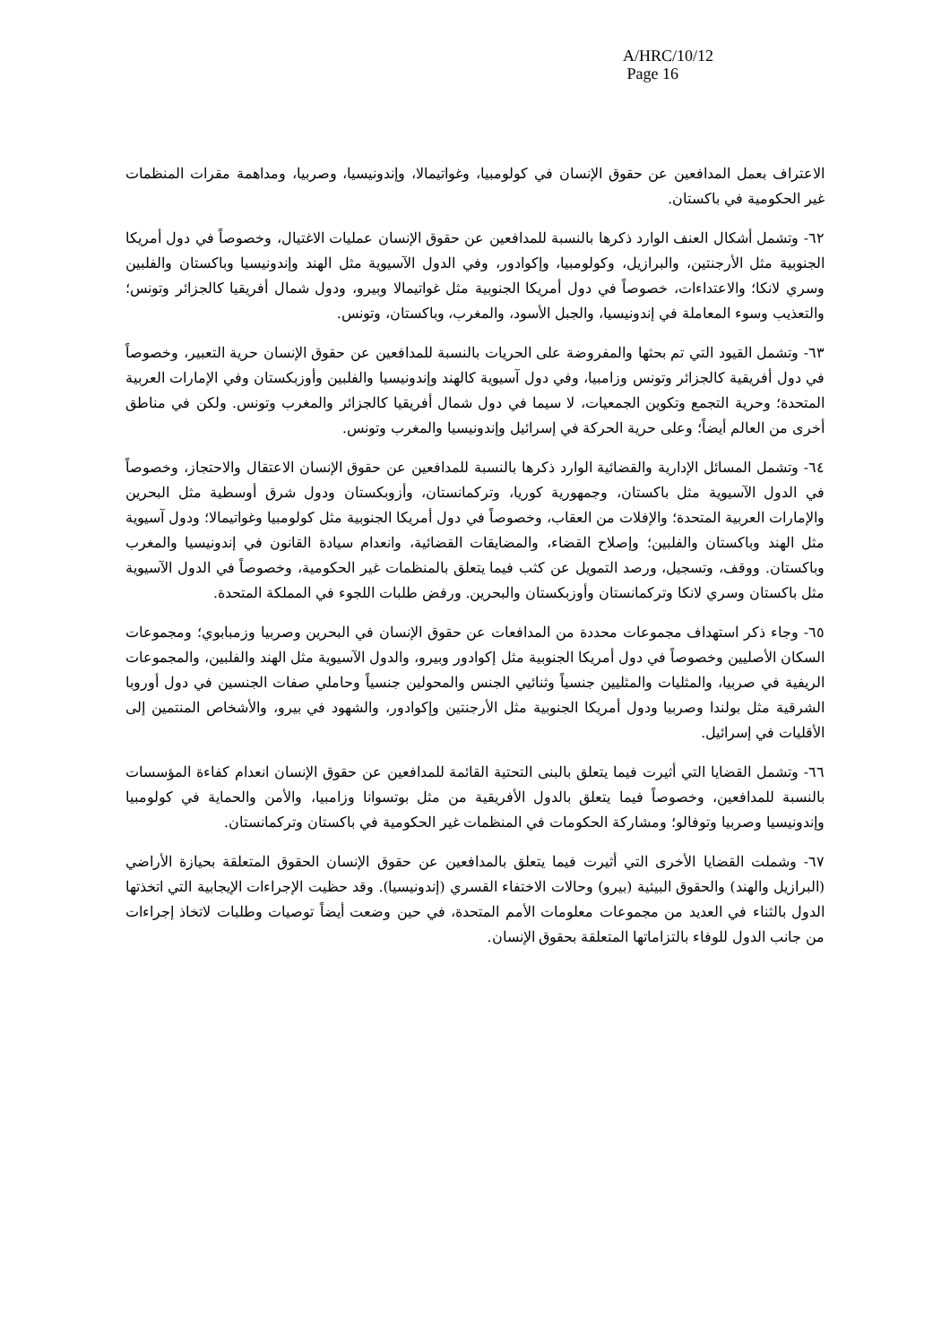A/HRC/10/12
Page 16
الاعتراف بعمل المدافعين عن حقوق الإنسان في كولومبيا، وغواتيمالا، وإندونيسيا، وصربيا، ومداهمة مقرات المنظمات غير الحكومية في باكستان.
٦٢- وتشمل أشكال العنف الوارد ذكرها بالنسبة للمدافعين عن حقوق الإنسان عمليات الاغتيال، وخصوصاً في دول أمريكا الجنوبية مثل الأرجنتين، والبرازيل، وكولومبيا، وإكوادور، وفي الدول الآسيوية مثل الهند وإندونيسيا وباكستان والفلبين وسري لانكا؛ والاعتداءات، خصوصاً في دول أمريكا الجنوبية مثل غواتيمالا وبيرو، ودول شمال أفريقيا كالجزائر وتونس؛ والتعذيب وسوء المعاملة في إندونيسيا، والجبل الأسود، والمغرب، وباكستان، وتونس.
٦٣- وتشمل القيود التي تم بحثها والمفروضة على الحريات بالنسبة للمدافعين عن حقوق الإنسان حرية التعبير، وخصوصاً في دول أفريقية كالجزائر وتونس وزامبيا، وفي دول آسيوية كالهند وإندونيسيا والفلبين وأوزبكستان وفي الإمارات العربية المتحدة؛ وحرية التجمع وتكوين الجمعيات، لا سيما في دول شمال أفريقيا كالجزائر والمغرب وتونس. ولكن في مناطق أخرى من العالم أيضاً؛ وعلى حرية الحركة في إسرائيل وإندونيسيا والمغرب وتونس.
٦٤- وتشمل المسائل الإدارية والقضائية الوارد ذكرها بالنسبة للمدافعين عن حقوق الإنسان الاعتقال والاحتجاز، وخصوصاً في الدول الآسيوية مثل باكستان، وجمهورية كوريا، وتركمانستان، وأزوبكستان ودول شرق أوسطية مثل البحرين والإمارات العربية المتحدة؛ والإفلات من العقاب، وخصوصاً في دول أمريكا الجنوبية مثل كولومبيا وغواتيمالا؛ ودول آسيوية مثل الهند وباكستان والفلبين؛ وإصلاح القضاء، والمضايقات القضائية، وانعدام سيادة القانون في إندونيسيا والمغرب وباكستان. ووقف، وتسجيل، ورصد التمويل عن كثب فيما يتعلق بالمنظمات غير الحكومية، وخصوصاً في الدول الآسيوية مثل باكستان وسري لانكا وتركمانستان وأوزبكستان والبحرين. ورفض طلبات اللجوء في المملكة المتحدة.
٦٥- وجاء ذكر استهداف مجموعات محددة من المدافعات عن حقوق الإنسان في البحرين وصربيا وزمبابوي؛ ومجموعات السكان الأصليين وخصوصاً في دول أمريكا الجنوبية مثل إكوادور وبيرو، والدول الآسيوية مثل الهند والفلبين، والمجموعات الريفية في صربيا، والمثليات والمثليين جنسياً وثنائيي الجنس والمحولين جنسياً وحاملي صفات الجنسين في دول أوروبا الشرقية مثل بولندا وصربيا ودول أمريكا الجنوبية مثل الأرجنتين وإكوادور، والشهود في بيرو، والأشخاص المنتمين إلى الأقليات في إسرائيل.
٦٦- وتشمل القضايا التي أثيرت فيما يتعلق بالبنى التحتية القائمة للمدافعين عن حقوق الإنسان انعدام كفاءة المؤسسات بالنسبة للمدافعين، وخصوصاً فيما يتعلق بالدول الأفريقية من مثل بوتسوانا وزامبيا، والأمن والحماية في كولومبيا وإندونيسيا وصربيا وتوفالو؛ ومشاركة الحكومات في المنظمات غير الحكومية في باكستان وتركمانستان.
٦٧- وشملت القضايا الأخرى التي أثيرت فيما يتعلق بالمدافعين عن حقوق الإنسان الحقوق المتعلقة بحيازة الأراضي (البرازيل والهند) والحقوق البيئية (بيرو) وحالات الاختفاء القسري (إندونيسيا). وقد حظيت الإجراءات الإيجابية التي اتخذتها الدول بالثناء في العديد من مجموعات معلومات الأمم المتحدة، في حين وضعت أيضاً توصيات وطلبات لاتخاذ إجراءات من جانب الدول للوفاء بالتزاماتها المتعلقة بحقوق الإنسان.